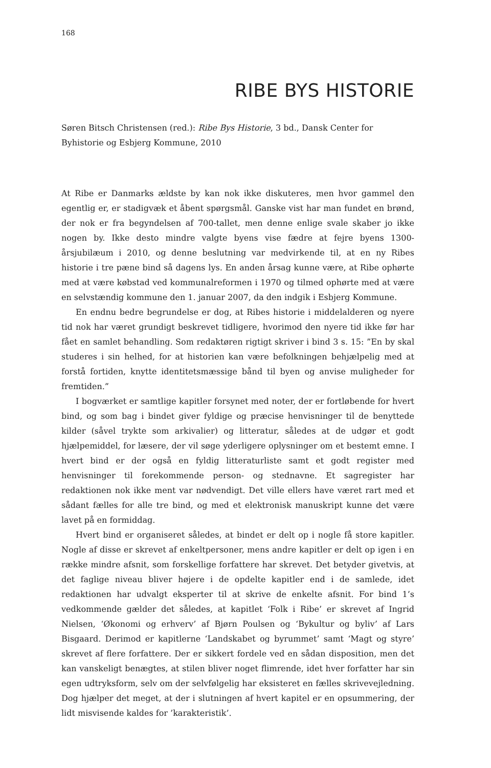168
RIBE BYS HISTORIE
Søren Bitsch Christensen (red.): Ribe Bys Historie, 3 bd., Dansk Center for Byhistorie og Esbjerg Kommune, 2010
At Ribe er Danmarks ældste by kan nok ikke diskuteres, men hvor gammel den egentlig er, er stadigvæk et åbent spørgsmål. Ganske vist har man fundet en brønd, der nok er fra begyndelsen af 700-tallet, men denne enlige svale skaber jo ikke nogen by. Ikke desto mindre valgte byens vise fædre at fejre byens 1300-årsjubilæum i 2010, og denne beslutning var medvirkende til, at en ny Ribes historie i tre pæne bind så dagens lys. En anden årsag kunne være, at Ribe ophørte med at være købstad ved kommunalreformen i 1970 og tilmed ophørte med at være en selvstændig kommune den 1. januar 2007, da den indgik i Esbjerg Kommune.
En endnu bedre begrundelse er dog, at Ribes historie i middelalderen og nyere tid nok har været grundigt beskrevet tidligere, hvorimod den nyere tid ikke før har fået en samlet behandling. Som redaktøren rigtigt skriver i bind 3 s. 15: ”En by skal studeres i sin helhed, for at historien kan være befolkningen behjælpelig med at forstå fortiden, knytte identitetsmæssige bånd til byen og anvise muligheder for fremtiden.”
I bogværket er samtlige kapitler forsynet med noter, der er fortløbende for hvert bind, og som bag i bindet giver fyldige og præcise henvisninger til de benyttede kilder (såvel trykte som arkivalier) og litteratur, således at de udgør et godt hjælpemiddel, for læsere, der vil søge yderligere oplysninger om et bestemt emne. I hvert bind er der også en fyldig litteraturliste samt et godt register med henvisninger til forekommende person- og stednavne. Et sagregister har redaktionen nok ikke ment var nødvendigt. Det ville ellers have været rart med et sådant fælles for alle tre bind, og med et elektronisk manuskript kunne det være lavet på en formiddag.
Hvert bind er organiseret således, at bindet er delt op i nogle få store kapitler. Nogle af disse er skrevet af enkeltpersoner, mens andre kapitler er delt op igen i en række mindre afsnit, som forskellige forfattere har skrevet. Det betyder givetvis, at det faglige niveau bliver højere i de opdelte kapitler end i de samlede, idet redaktionen har udvalgt eksperter til at skrive de enkelte afsnit. For bind 1’s vedkommende gælder det således, at kapitlet ‘Folk i Ribe’ er skrevet af Ingrid Nielsen, ‘Økonomi og erhverv’ af Bjørn Poulsen og ‘Bykultur og byliv’ af Lars Bisgaard. Derimod er kapitlerne ‘Landskabet og byrummet’ samt ‘Magt og styre’ skrevet af flere forfattere. Der er sikkert fordele ved en sådan disposition, men det kan vanskeligt benægtes, at stilen bliver noget flimrende, idet hver forfatter har sin egen udtryksform, selv om der selvfølgelig har eksisteret en fælles skrivevejledning. Dog hjælper det meget, at der i slutningen af hvert kapitel er en opsummering, der lidt misvisende kaldes for ’karakteristik’.